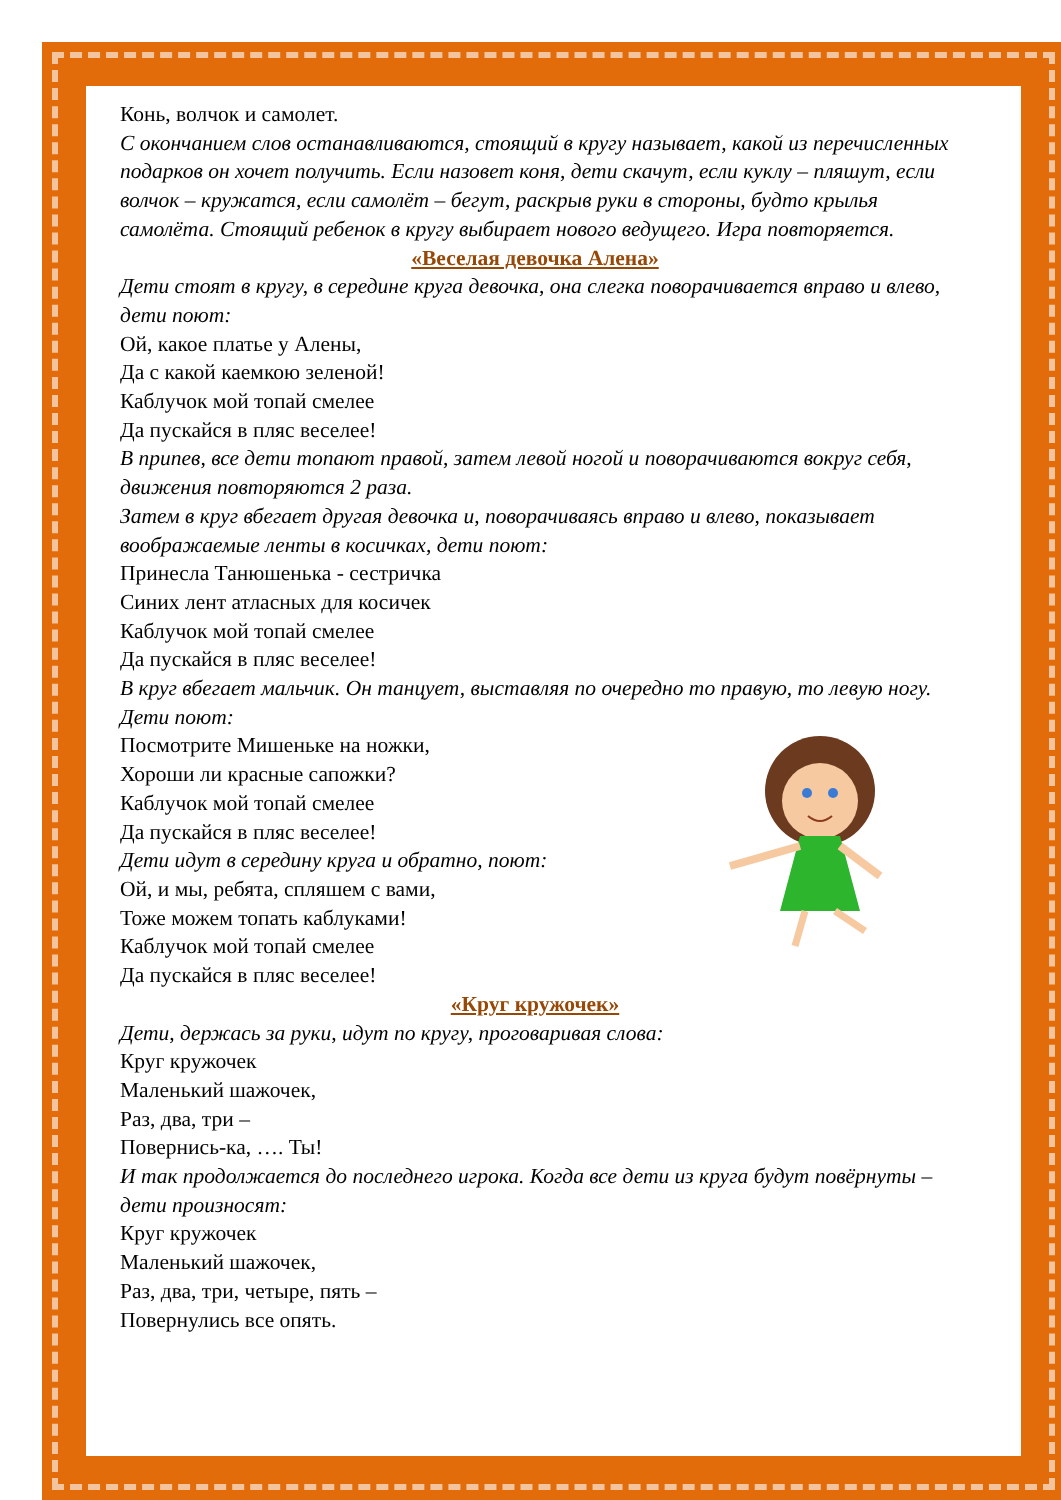Конь, волчок и самолет.
С окончанием слов останавливаются, стоящий в кругу называет, какой из перечисленных подарков он хочет получить. Если назовет коня, дети скачут, если куклу – пляшут, если волчок – кружатся, если самолёт – бегут, раскрыв руки в стороны, будто крылья самолёта. Стоящий ребенок в кругу выбирает нового ведущего. Игра повторяется.
«Веселая девочка Алена»
Дети стоят в кругу, в середине круга девочка, она слегка поворачивается вправо и влево, дети поют:
Ой, какое платье у Алены,
Да с какой каемкою зеленой!
Каблучок мой топай смелее
Да пускайся в пляс веселее!
В припев, все дети топают правой, затем левой ногой и поворачиваются вокруг себя, движения повторяются 2 раза.
Затем в круг вбегает другая девочка и, поворачиваясь вправо и влево, показывает воображаемые ленты в косичках, дети поют:
Принесла Танюшенька - сестричка
Синих лент атласных для косичек
Каблучок мой топай смелее
Да пускайся в пляс веселее!
В круг вбегает мальчик. Он танцует, выставляя по очередно то правую, то левую ногу. Дети поют:
Посмотрите Мишеньке на ножки,
Хороши ли красные сапожки?
Каблучок мой топай смелее
Да пускайся в пляс веселее!
Дети идут в середину круга и обратно, поют:
Ой, и мы, ребята, спляшем с вами,
Тоже можем топать каблуками!
Каблучок мой топай смелее
Да пускайся в пляс веселее!
«Круг кружочек»
Дети, держась за руки, идут по кругу, проговаривая слова:
Круг кружочек
Маленький шажочек,
Раз, два, три –
Повернись-ка, …. Ты!
И так продолжается до последнего игрока. Когда все дети из круга будут повёрнуты – дети произносят:
Круг кружочек
Маленький шажочек,
Раз, два, три, четыре, пять –
Повернулись все опять.